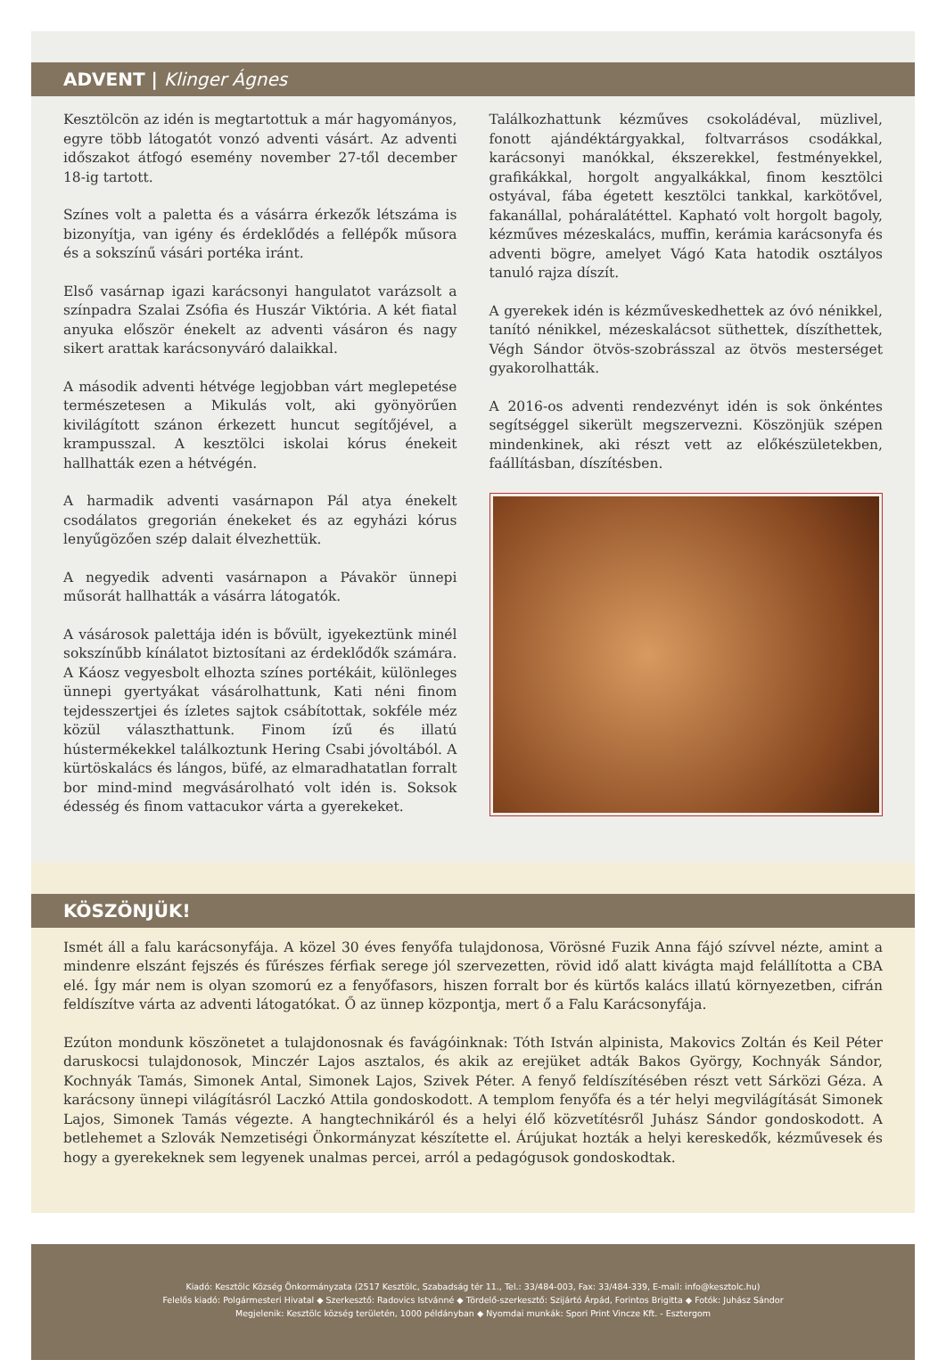ADVENT | Klinger Ágnes
Kesztölcön az idén is megtartottuk a már hagyományos, egyre több látogatót vonzó adventi vásárt. Az adventi időszakot átfogó esemény november 27-től december 18-ig tartott.
Színes volt a paletta és a vásárra érkezők létszáma is bizonyítja, van igény és érdeklődés a fellépők műsora és a sokszínű vásári portéka iránt.
Első vasárnap igazi karácsonyi hangulatot varázsolt a színpadra Szalai Zsófia és Huszár Viktória. A két fiatal anyuka először énekelt az adventi vásáron és nagy sikert arattak karácsonyváró dalaikkal.
A második adventi hétvége legjobban várt meglepetése természetesen a Mikulás volt, aki gyönyörűen kivilágított szánon érkezett huncut segítőjével, a krampusszal. A kesztölci iskolai kórus énekeit hallhatták ezen a hétvégén.
A harmadik adventi vasárnapon Pál atya énekelt csodálatos gregorián énekeket és az egyházi kórus lenyűgözően szép dalait élvezhettük.
A negyedik adventi vasárnapon a Pávakör ünnepi műsorát hallhatták a vásárra látogatók.
A vásárosok palettája idén is bővült, igyekeztünk minél sokszínűbb kínálatot biztosítani az érdeklődők számára. A Káosz vegyesbolt elhozta színes portékáit, különleges ünnepi gyertyákat vásárolhattunk, Kati néni finom tejdesszertjei és ízletes sajtok csábítottak, sokféle méz közül választhattunk. Finom ízű és illatú hústermékekkel találkoztunk Hering Csabi jóvoltából. A kürtöskalács és lángos, büfé, az elmaradhatatlan forralt bor mind-mind megvásárolható volt idén is. Soksok édesség és finom vattacukor várta a gyerekeket.
Találkozhattunk kézműves csokoládéval, müzlivel, fonott ajándéktárgyakkal, foltvarrásos csodákkal, karácsonyi manókkal, ékszerekkel, festményekkel, grafikákkal, horgolt angyalkákkal, finom kesztölci ostyával, fába égetett kesztölci tankkal, karkötővel, fakanállal, poháralátéttel. Kapható volt horgolt bagoly, kézműves mézeskalács, muffin, kerámia karácsonyfa és adventi bögre, amelyet Vágó Kata hatodik osztályos tanuló rajza díszít.
A gyerekek idén is kézműveskedhettek az óvó nénikkel, tanító nénikkel, mézeskalácsot süthettek, díszíthettek, Végh Sándor ötvös-szobrásszal az ötvös mesterséget gyakorolhatták.
A 2016-os adventi rendezvényt idén is sok önkéntes segítséggel sikerült megszervezni. Köszönjük szépen mindenkinek, aki részt vett az előkészületekben, faállításban, díszítésben.
KÖSZÖNJÜK!
Ismét áll a falu karácsonyfája. A közel 30 éves fenyőfa tulajdonosa, Vörösné Fuzik Anna fájó szívvel nézte, amint a mindenre elszánt fejszés és fűrészes férfiak serege jól szervezetten, rövid idő alatt kivágta majd felállította a CBA elé. Így már nem is olyan szomorú ez a fenyőfasors, hiszen forralt bor és kürtős kalács illatú környezetben, cifrán feldíszítve várta az adventi látogatókat. Ő az ünnep központja, mert ő a Falu Karácsonyfája.
Ezúton mondunk köszönetet a tulajdonosnak és favágóinknak: Tóth István alpinista, Makovics Zoltán és Keil Péter daruskocsi tulajdonosok, Minczér Lajos asztalos, és akik az erejüket adták Bakos György, Kochnyák Sándor, Kochnyák Tamás, Simonek Antal, Simonek Lajos, Szivek Péter. A fenyő feldíszítésében részt vett Sárközi Géza. A karácsony ünnepi világításról Laczkó Attila gondoskodott. A templom fenyőfa és a tér helyi megvilágítását Simonek Lajos, Simonek Tamás végezte. A hangtechnikáról és a helyi élő közvetítésről Juhász Sándor gondoskodott. A betlehemet a Szlovák Nemzetiségi Önkormányzat készítette el. Árújukat hozták a helyi kereskedők, kézművesek és hogy a gyerekeknek sem legyenek unalmas percei, arról a pedagógusok gondoskodtak.
Kiadó: Kesztölc Község Önkormányzata (2517 Kesztölc, Szabadság tér 11., Tel.: 33/484-003, Fax: 33/484-339, E-mail: info@kesztolc.hu)
Felelős kiadó: Polgármesteri Hivatal ◆ Szerkesztő: Radovics Istvánné ◆ Tördelő-szerkesztő: Szijártó Árpád, Forintos Brigitta ◆ Fotók: Juhász Sándor
Megjelenik: Kesztölc község területén, 1000 példányban ◆ Nyomdai munkák: Spori Print Vincze Kft. - Esztergom